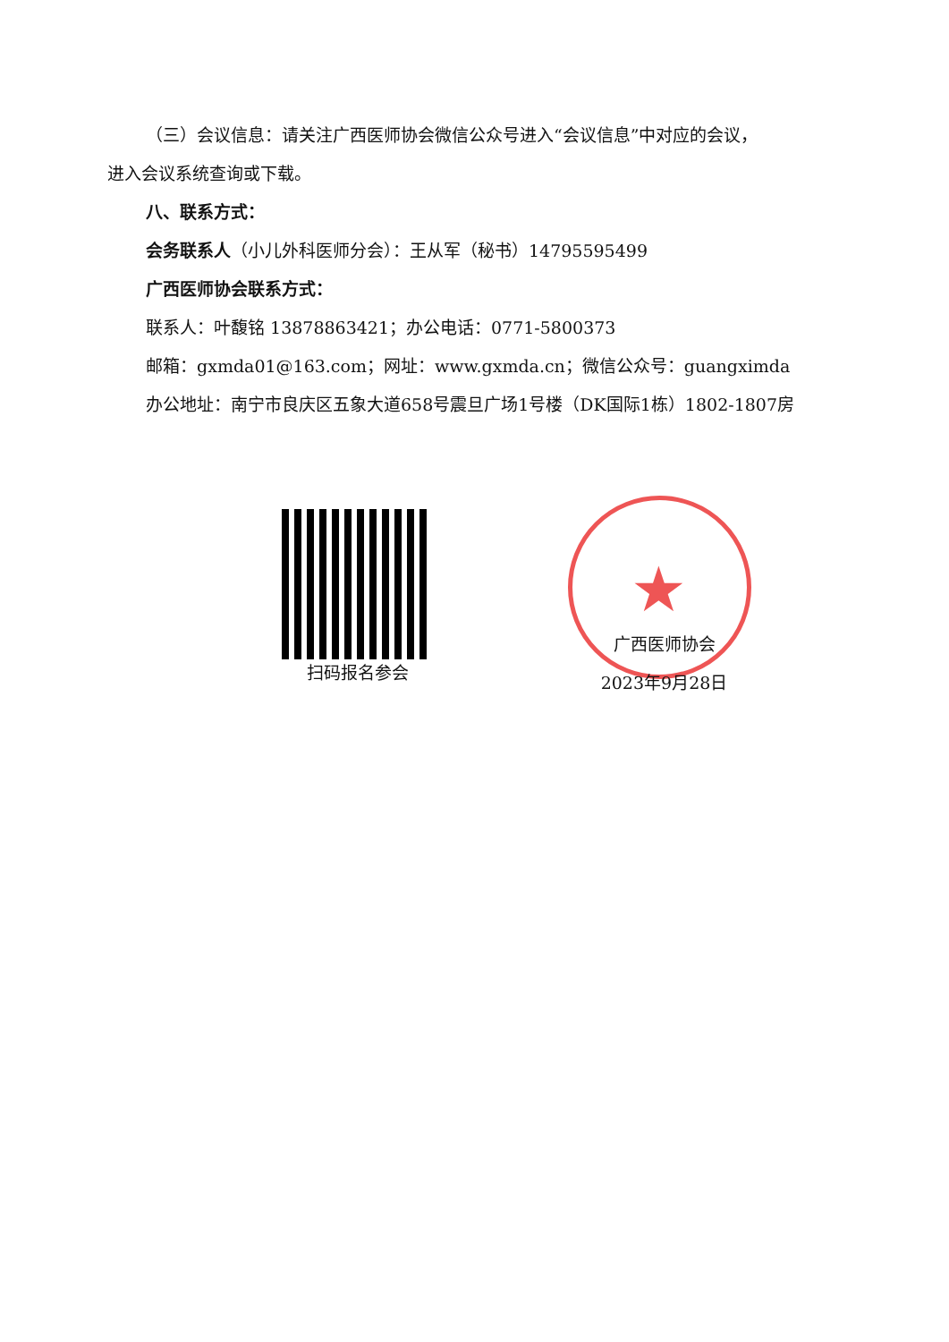（三）会议信息：请关注广西医师协会微信公众号进入“会议信息”中对应的会议，
进入会议系统查询或下载。
八、联系方式：
会务联系人（小儿外科医师分会）：王从军（秘书）14795595499
广西医师协会联系方式：
联系人：叶馥铭 13878863421；办公电话：0771-5800373
邮箱：gxmda01@163.com；网址：www.gxmda.cn；微信公众号：guangximda
办公地址：南宁市良庆区五象大道658号震旦广场1号楼（DK国际1栋）1802-1807房
扫码报名参会
★
广西医师协会
2023年9月28日